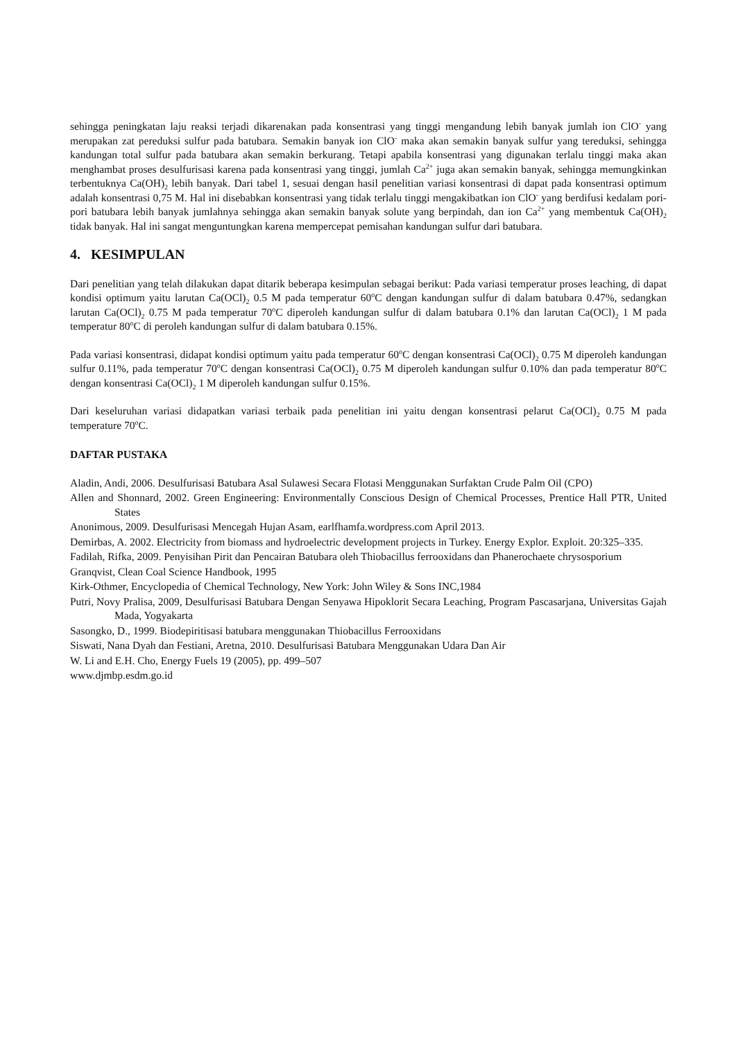sehingga peningkatan laju reaksi terjadi dikarenakan pada konsentrasi yang tinggi mengandung lebih banyak jumlah ion ClO<sup>-</sup> yang merupakan zat pereduksi sulfur pada batubara. Semakin banyak ion ClO<sup>-</sup> maka akan semakin banyak sulfur yang tereduksi, sehingga kandungan total sulfur pada batubara akan semakin berkurang. Tetapi apabila konsentrasi yang digunakan terlalu tinggi maka akan menghambat proses desulfurisasi karena pada konsentrasi yang tinggi, jumlah Ca<sup>2+</sup> juga akan semakin banyak, sehingga memungkinkan terbentuknya Ca(OH)<sub>2</sub> lebih banyak. Dari tabel 1, sesuai dengan hasil penelitian variasi konsentrasi di dapat pada konsentrasi optimum adalah konsentrasi 0,75 M. Hal ini disebabkan konsentrasi yang tidak terlalu tinggi mengakibatkan ion ClO<sup>-</sup> yang berdifusi kedalam pori-pori batubara lebih banyak jumlahnya sehingga akan semakin banyak solute yang berpindah, dan ion Ca<sup>2+</sup> yang membentuk Ca(OH)<sub>2</sub> tidak banyak. Hal ini sangat menguntungkan karena mempercepat pemisahan kandungan sulfur dari batubara.
4. KESIMPULAN
Dari penelitian yang telah dilakukan dapat ditarik beberapa kesimpulan sebagai berikut: Pada variasi temperatur proses leaching, di dapat kondisi optimum yaitu larutan Ca(OCl)<sub>2</sub> 0.5 M pada temperatur 60<sup>o</sup>C dengan kandungan sulfur di dalam batubara 0.47%, sedangkan larutan Ca(OCl)<sub>2</sub> 0.75 M pada temperatur 70<sup>o</sup>C diperoleh kandungan sulfur di dalam batubara 0.1% dan larutan Ca(OCl)<sub>2</sub> 1 M pada temperatur 80<sup>o</sup>C di peroleh kandungan sulfur di dalam batubara 0.15%.
Pada variasi konsentrasi, didapat kondisi optimum yaitu pada temperatur 60<sup>o</sup>C dengan konsentrasi Ca(OCl)<sub>2</sub> 0.75 M diperoleh kandungan sulfur 0.11%, pada temperatur 70<sup>o</sup>C dengan konsentrasi Ca(OCl)<sub>2</sub> 0.75 M diperoleh kandungan sulfur 0.10% dan pada temperatur 80<sup>o</sup>C dengan konsentrasi Ca(OCl)<sub>2</sub> 1 M diperoleh kandungan sulfur 0.15%.
Dari keseluruhan variasi didapatkan variasi terbaik pada penelitian ini yaitu dengan konsentrasi pelarut Ca(OCl)<sub>2</sub> 0.75 M pada temperature 70<sup>o</sup>C.
DAFTAR PUSTAKA
Aladin, Andi, 2006. Desulfurisasi Batubara Asal Sulawesi Secara Flotasi Menggunakan Surfaktan Crude Palm Oil (CPO)
Allen and Shonnard, 2002. Green Engineering: Environmentally Conscious Design of Chemical Processes, Prentice Hall PTR, United States
Anonimous, 2009. Desulfurisasi Mencegah Hujan Asam, earlfhamfa.wordpress.com April 2013.
Demirbas, A. 2002. Electricity from biomass and hydroelectric development projects in Turkey. Energy Explor. Exploit. 20:325–335.
Fadilah, Rifka, 2009. Penyisihan Pirit dan Pencairan Batubara oleh Thiobacillus ferrooxidans dan Phanerochaete chrysosporium
Granqvist, Clean Coal Science Handbook, 1995
Kirk-Othmer, Encyclopedia of Chemical Technology, New York: John Wiley & Sons INC,1984
Putri, Novy Pralisa, 2009, Desulfurisasi Batubara Dengan Senyawa Hipoklorit Secara Leaching, Program Pascasarjana, Universitas Gajah Mada, Yogyakarta
Sasongko, D., 1999. Biodepiritisasi batubara menggunakan Thiobacillus Ferrooxidans
Siswati, Nana Dyah dan Festiani, Aretna, 2010. Desulfurisasi Batubara Menggunakan Udara Dan Air
W. Li and E.H. Cho, Energy Fuels 19 (2005), pp. 499–507
www.djmbp.esdm.go.id